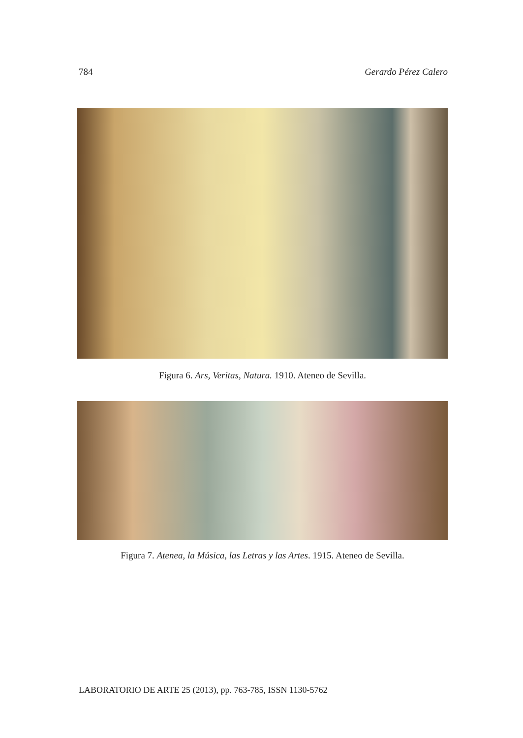784 Gerardo Pérez Calero
Figura 6. Ars, Veritas, Natura. 1910. Ateneo de Sevilla.
Figura 7. Atenea, la Música, las Letras y las Artes. 1915. Ateneo de Sevilla.
LABORATORIO DE ARTE 25 (2013), pp. 763-785, ISSN 1130-5762